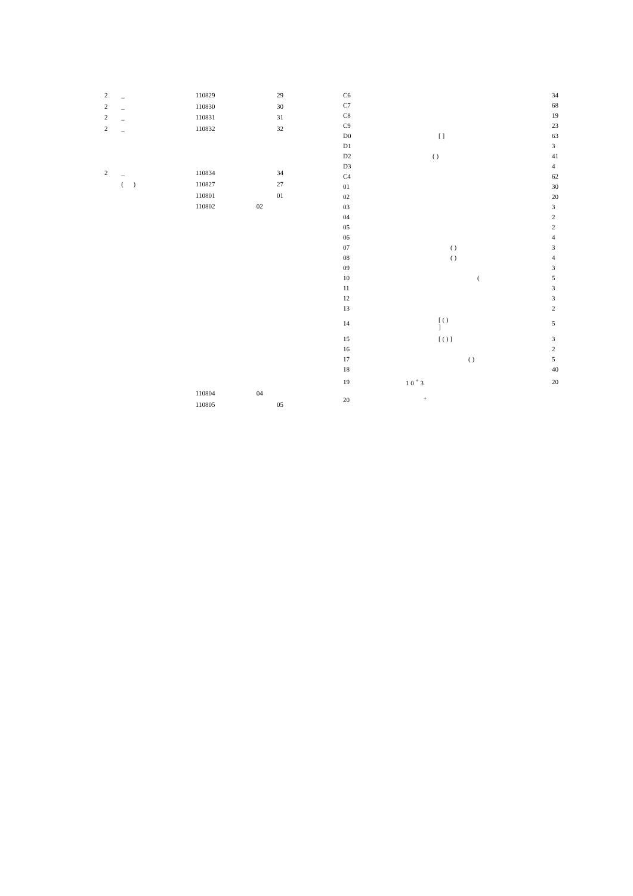| 2 | _ | 110829 | 29 |
| 2 | _ | 110830 | 30 |
| 2 | _ | 110831 | 31 |
| 2 | _ | 110832 | 32 |
| 2 | _ | 110834 | 34 |
| | ( ) | 110827 | 27 |
| | | 110801 | 01 |
| | | 110802 | 02 |
| | | 110804 | 04 |
| | | 110805 | 05 |
| C6 | | 34 |
| C7 | | 68 |
| C8 | | 19 |
| C9 | | 23 |
| D0 | [ ] | 63 |
| D1 | | 3 |
| D2 | ( ) | 41 |
| D3 | | 4 |
| C4 | | 62 |
| 01 | | 30 |
| 02 | | 20 |
| 03 | | 3 |
| 04 | | 2 |
| 05 | | 2 |
| 06 | | 4 |
| 07 | ( ) | 3 |
| 08 | ( ) | 4 |
| 09 | | 3 |
| 10 | ( | 5 |
| 11 | | 3 |
| 12 | | 3 |
| 13 | | 2 |
| 14 | [ ( ) ] | 5 |
| 15 | [ ( ) ] | 3 |
| 16 | | 2 |
| 17 | ( ) | 5 |
| 18 | | 40 |
| 19 | 1 0 <sup>+</sup> 3 | 20 |
| 20 | <sup>+</sup> | |